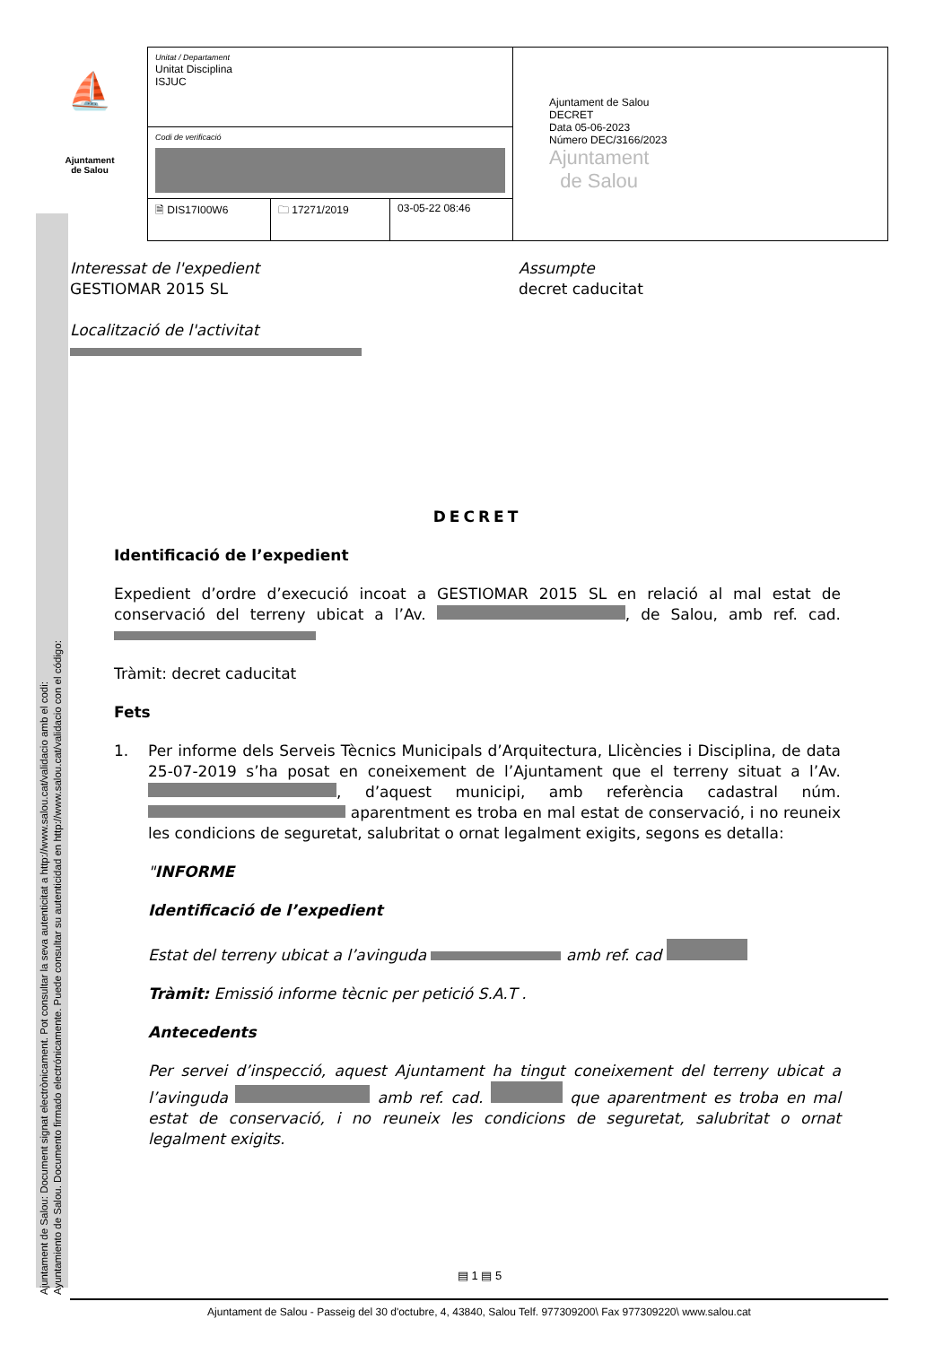Ajuntament de Salou: Document signat electrònicament. Pot consultar la seva autenticitat a http://www.salou.cat/validacio amb el codi:
Ayuntamiento de Salou. Documento firmado electrónicamente. Puede consultar su autenticidad en http://www.salou.cat/validacio con el código:
⛵
Ajuntament
de Salou
| Unitat / Departament Unitat Disciplina ISJUC | | | Ajuntament de Salou DECRET Data 05-06-2023 Número DEC/3166/2023 Ajuntament de Salou |
| Codi de verificació | | | |
| 🗎 DIS17I00W6 | 🗀 17271/2019 | 03-05-22 08:46 | |
Interessat de l'expedient
GESTIOMAR 2015 SL
Localització de l'activitat
Assumpte
decret caducitat
DECRET
Identificació de l’expedient
Expedient d’ordre d’execució incoat a GESTIOMAR 2015 SL en relació al mal estat de conservació del terreny ubicat a l’Av. , de Salou, amb ref. cad.
Tràmit: decret caducitat
Fets
1. Per informe dels Serveis Tècnics Municipals d’Arquitectura, Llicències i Disciplina, de data 25-07-2019 s’ha posat en coneixement de l’Ajuntament que el terreny situat a l’Av. , d’aquest municipi, amb referència cadastral núm. aparentment es troba en mal estat de conservació, i no reuneix les condicions de seguretat, salubritat o ornat legalment exigits, segons es detalla:
"INFORME
Identificació de l’expedient
Estat del terreny ubicat a l’avinguda amb ref. cad
Tràmit: Emissió informe tècnic per petició S.A.T .
Antecedents
Per servei d’inspecció, aquest Ajuntament ha tingut coneixement del terreny ubicat a l’avinguda amb ref. cad. que aparentment es troba en mal estat de conservació, i no reuneix les condicions de seguretat, salubritat o ornat legalment exigits.
▤ 1 ▤ 5
Ajuntament de Salou - Passeig del 30 d'octubre, 4, 43840, Salou Telf. 977309200\ Fax 977309220\ www.salou.cat